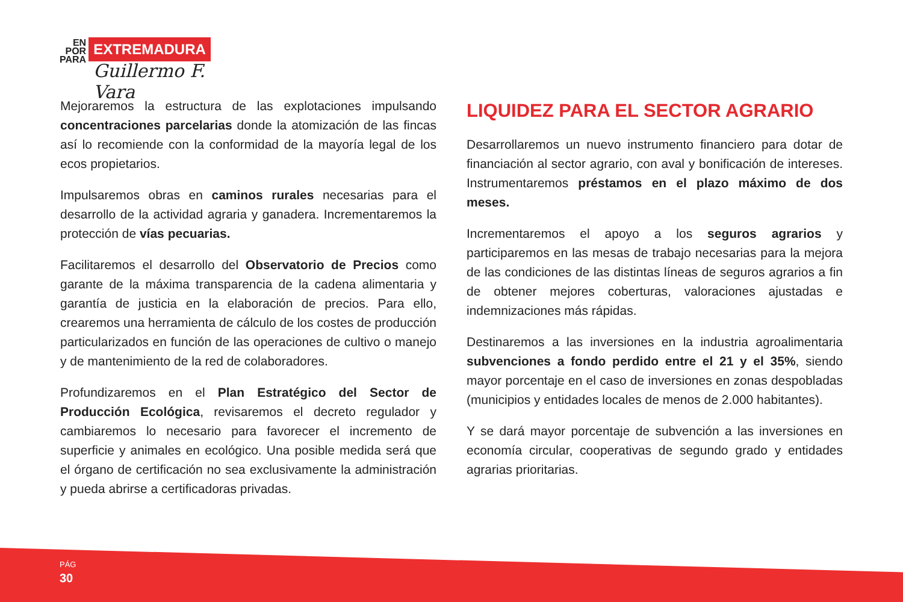EN
POR
PARA
EXTREMADURA
Guillermo F. Vara
Mejoraremos la estructura de las explotaciones impulsando concentraciones parcelarias donde la atomización de las fincas así lo recomiende con la conformidad de la mayoría legal de los ecos propietarios.
Impulsaremos obras en caminos rurales necesarias para el desarrollo de la actividad agraria y ganadera. Incrementaremos la protección de vías pecuarias.
Facilitaremos el desarrollo del Observatorio de Precios como garante de la máxima transparencia de la cadena alimentaria y garantía de justicia en la elaboración de precios. Para ello, crearemos una herramienta de cálculo de los costes de producción particularizados en función de las operaciones de cultivo o manejo y de mantenimiento de la red de colaboradores.
Profundizaremos en el Plan Estratégico del Sector de Producción Ecológica, revisaremos el decreto regulador y cambiaremos lo necesario para favorecer el incremento de superficie y animales en ecológico. Una posible medida será que el órgano de certificación no sea exclusivamente la administración y pueda abrirse a certificadoras privadas.
LIQUIDEZ PARA EL SECTOR AGRARIO
Desarrollaremos un nuevo instrumento financiero para dotar de financiación al sector agrario, con aval y bonificación de intereses. Instrumentaremos préstamos en el plazo máximo de dos meses.
Incrementaremos el apoyo a los seguros agrarios y participaremos en las mesas de trabajo necesarias para la mejora de las condiciones de las distintas líneas de seguros agrarios a fin de obtener mejores coberturas, valoraciones ajustadas e indemnizaciones más rápidas.
Destinaremos a las inversiones en la industria agroalimentaria subvenciones a fondo perdido entre el 21 y el 35%, siendo mayor porcentaje en el caso de inversiones en zonas despobladas (municipios y entidades locales de menos de 2.000 habitantes).
Y se dará mayor porcentaje de subvención a las inversiones en economía circular, cooperativas de segundo grado y entidades agrarias prioritarias.
PÁG
30